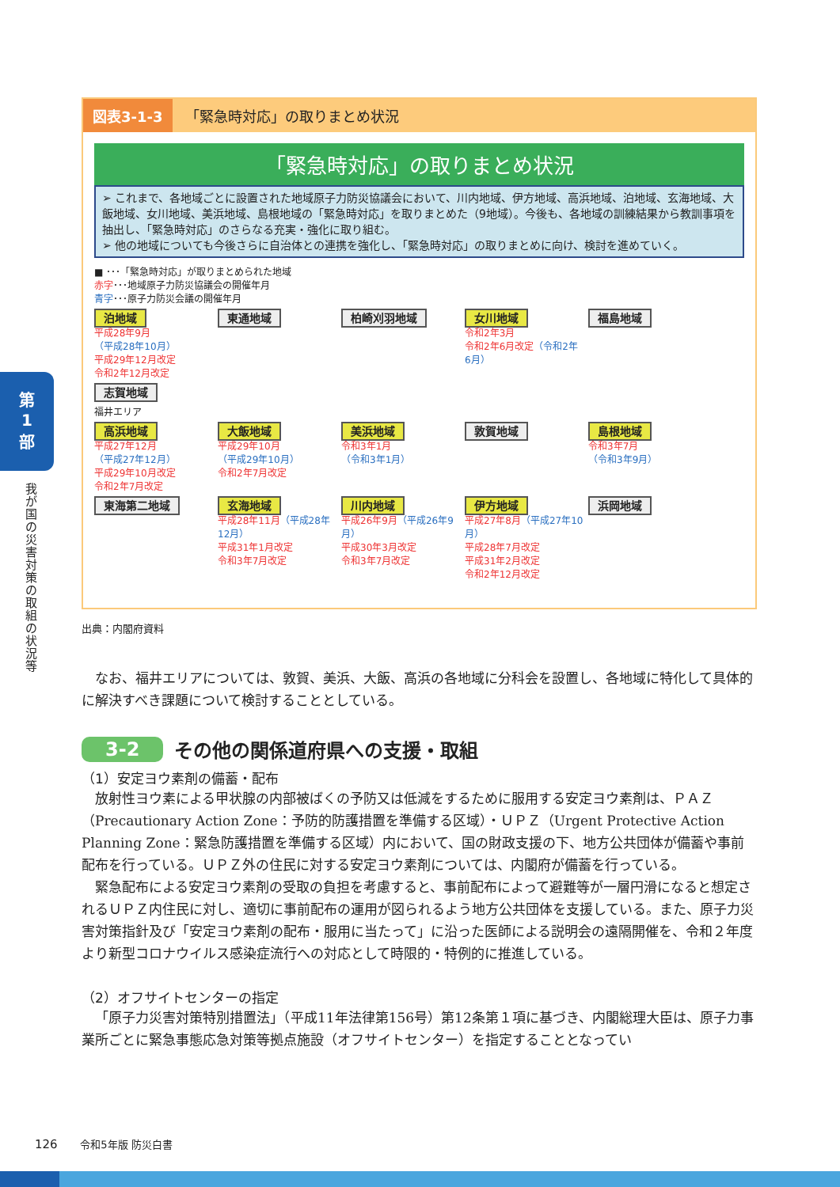第
1
部
我が国の災害対策の取組の状況等
図表3-1-3 「緊急時対応」の取りまとめ状況
「緊急時対応」の取りまとめ状況
➢ これまで、各地域ごとに設置された地域原子力防災協議会において、川内地域、伊方地域、高浜地域、泊地域、玄海地域、大飯地域、女川地域、美浜地域、島根地域の「緊急時対応」を取りまとめた（9地域）。今後も、各地域の訓練結果から教訓事項を抽出し、「緊急時対応」のさらなる充実・強化に取り組む。
➢ 他の地域についても今後さらに自治体との連携を強化し、「緊急時対応」の取りまとめに向け、検討を進めていく。
■ ･･･「緊急時対応」が取りまとめられた地域
赤字･･･地域原子力防災協議会の開催年月
青字･･･原子力防災会議の開催年月
泊地域
平成28年9月
（平成28年10月）
平成29年12月改定
令和2年12月改定
東通地域
柏崎刈羽地域
女川地域
令和2年3月
令和2年6月改定（令和2年6月）
福島地域
志賀地域
福井エリア
高浜地域
平成27年12月
（平成27年12月）
平成29年10月改定
令和2年7月改定
大飯地域
平成29年10月
（平成29年10月）
令和2年7月改定
美浜地域
令和3年1月
（令和3年1月）
敦賀地域
島根地域
令和3年7月
（令和3年9月）
東海第二地域
玄海地域
平成28年11月（平成28年12月）
平成31年1月改定
令和3年7月改定
川内地域
平成26年9月（平成26年9月）
平成30年3月改定
令和3年7月改定
伊方地域
平成27年8月（平成27年10月）
平成28年7月改定
平成31年2月改定
令和2年12月改定
浜岡地域
出典：内閣府資料
なお、福井エリアについては、敦賀、美浜、大飯、高浜の各地域に分科会を設置し、各地域に特化して具体的に解決すべき課題について検討することとしている。
3-2 その他の関係道府県への支援・取組
（1）安定ヨウ素剤の備蓄・配布
放射性ヨウ素による甲状腺の内部被ばくの予防又は低減をするために服用する安定ヨウ素剤は、ＰＡＺ（Precautionary Action Zone：予防的防護措置を準備する区域）・ＵＰＺ（Urgent Protective Action Planning Zone：緊急防護措置を準備する区域）内において、国の財政支援の下、地方公共団体が備蓄や事前配布を行っている。ＵＰＺ外の住民に対する安定ヨウ素剤については、内閣府が備蓄を行っている。
緊急配布による安定ヨウ素剤の受取の負担を考慮すると、事前配布によって避難等が一層円滑になると想定されるＵＰＺ内住民に対し、適切に事前配布の運用が図られるよう地方公共団体を支援している。また、原子力災害対策指針及び「安定ヨウ素剤の配布・服用に当たって」に沿った医師による説明会の遠隔開催を、令和２年度より新型コロナウイルス感染症流行への対応として時限的・特例的に推進している。
（2）オフサイトセンターの指定
「原子力災害対策特別措置法」（平成11年法律第156号）第12条第１項に基づき、内閣総理大臣は、原子力事業所ごとに緊急事態応急対策等拠点施設（オフサイトセンター）を指定することとなってい
126 令和5年版 防災白書